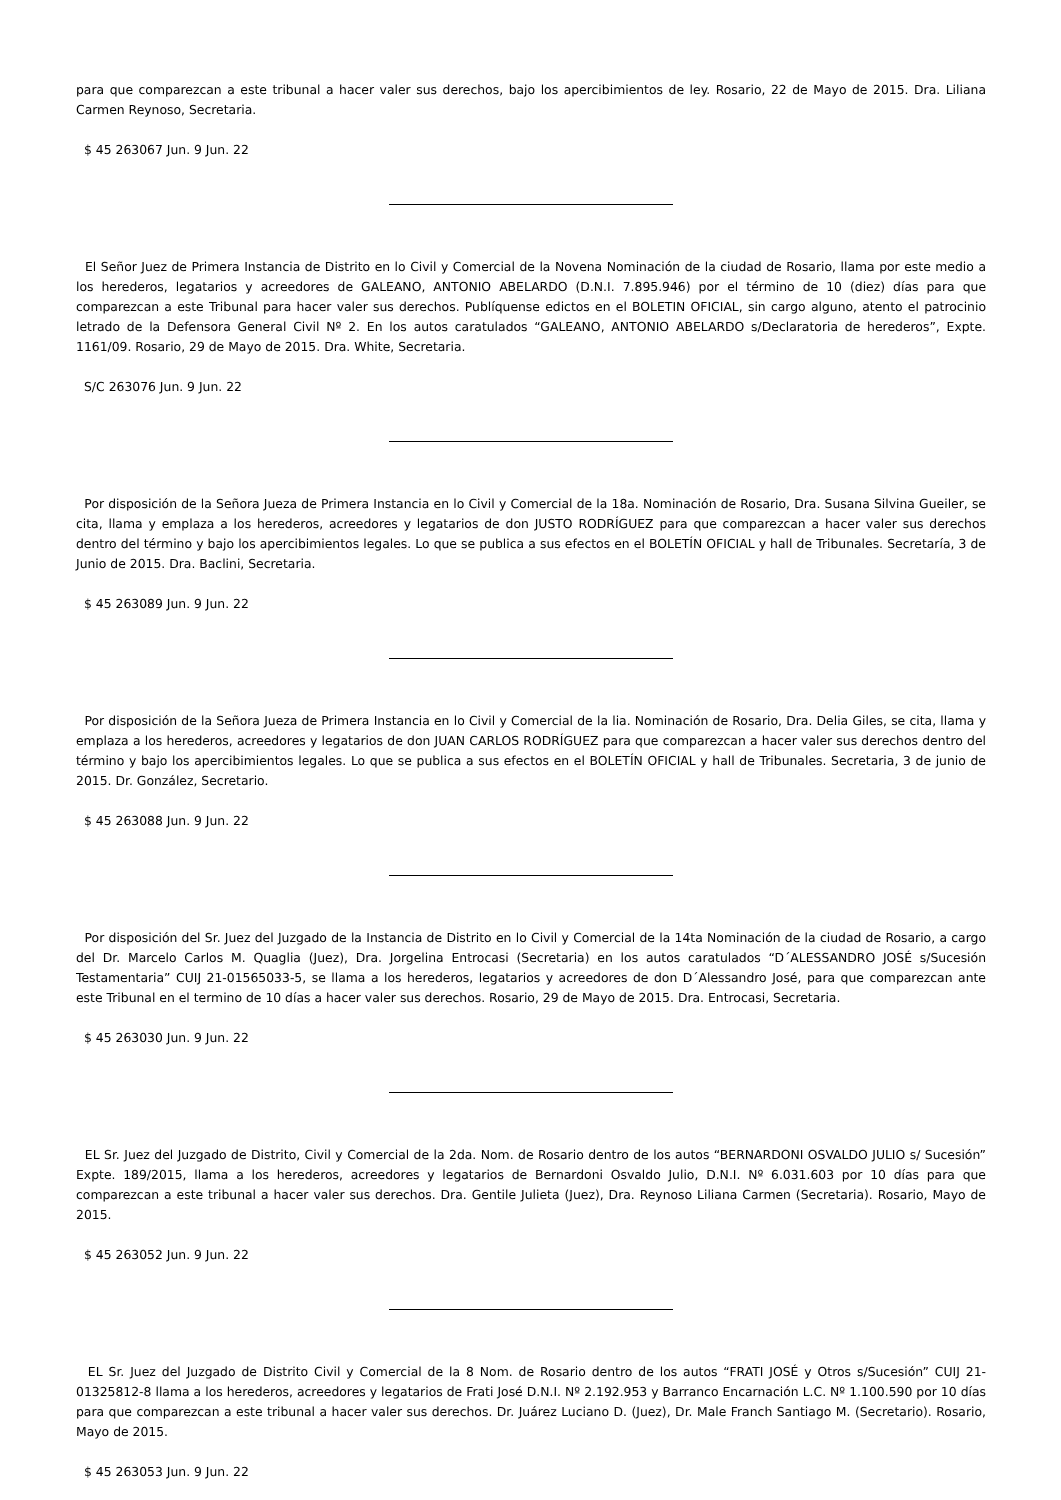para que comparezcan a este tribunal a hacer valer sus derechos, bajo los apercibimientos de ley. Rosario, 22 de Mayo de 2015. Dra. Liliana Carmen Reynoso, Secretaria.
$ 45 263067 Jun. 9 Jun. 22
El Señor Juez de Primera Instancia de Distrito en lo Civil y Comercial de la Novena Nominación de la ciudad de Rosario, llama por este medio a los herederos, legatarios y acreedores de GALEANO, ANTONIO ABELARDO (D.N.I. 7.895.946) por el término de 10 (diez) días para que comparezcan a este Tribunal para hacer valer sus derechos. Publíquense edictos en el BOLETIN OFICIAL, sin cargo alguno, atento el patrocinio letrado de la Defensora General Civil Nº 2. En los autos caratulados “GALEANO, ANTONIO ABELARDO s/Declaratoria de herederos”, Expte. 1161/09. Rosario, 29 de Mayo de 2015. Dra. White, Secretaria.
S/C 263076 Jun. 9 Jun. 22
Por disposición de la Señora Jueza de Primera Instancia en lo Civil y Comercial de la 18a. Nominación de Rosario, Dra. Susana Silvina Gueiler, se cita, llama y emplaza a los herederos, acreedores y legatarios de don JUSTO RODRÍGUEZ para que comparezcan a hacer valer sus derechos dentro del término y bajo los apercibimientos legales. Lo que se publica a sus efectos en el BOLETÍN OFICIAL y hall de Tribunales. Secretaría, 3 de Junio de 2015. Dra. Baclini, Secretaria.
$ 45 263089 Jun. 9 Jun. 22
Por disposición de la Señora Jueza de Primera Instancia en lo Civil y Comercial de la lia. Nominación de Rosario, Dra. Delia Giles, se cita, llama y emplaza a los herederos, acreedores y legatarios de don JUAN CARLOS RODRÍGUEZ para que comparezcan a hacer valer sus derechos dentro del término y bajo los apercibimientos legales. Lo que se publica a sus efectos en el BOLETÍN OFICIAL y hall de Tribunales. Secretaria, 3 de junio de 2015. Dr. González, Secretario.
$ 45 263088 Jun. 9 Jun. 22
Por disposición del Sr. Juez del Juzgado de la Instancia de Distrito en lo Civil y Comercial de la 14ta Nominación de la ciudad de Rosario, a cargo del Dr. Marcelo Carlos M. Quaglia (Juez), Dra. Jorgelina Entrocasi (Secretaria) en los autos caratulados “D´ALESSANDRO JOSÉ s/Sucesión Testamentaria” CUIJ 21-01565033-5, se llama a los herederos, legatarios y acreedores de don D´Alessandro José, para que comparezcan ante este Tribunal en el termino de 10 días a hacer valer sus derechos. Rosario, 29 de Mayo de 2015. Dra. Entrocasi, Secretaria.
$ 45 263030 Jun. 9 Jun. 22
EL Sr. Juez del Juzgado de Distrito, Civil y Comercial de la 2da. Nom. de Rosario dentro de los autos “BERNARDONI OSVALDO JULIO s/ Sucesión” Expte. 189/2015, llama a los herederos, acreedores y legatarios de Bernardoni Osvaldo Julio, D.N.I. Nº 6.031.603 por 10 días para que comparezcan a este tribunal a hacer valer sus derechos. Dra. Gentile Julieta (Juez), Dra. Reynoso Liliana Carmen (Secretaria). Rosario, Mayo de 2015.
$ 45 263052 Jun. 9 Jun. 22
EL Sr. Juez del Juzgado de Distrito Civil y Comercial de la 8 Nom. de Rosario dentro de los autos “FRATI JOSÉ y Otros s/Sucesión” CUIJ 21-01325812-8 llama a los herederos, acreedores y legatarios de Frati José D.N.I. Nº 2.192.953 y Barranco Encarnación L.C. Nº 1.100.590 por 10 días para que comparezcan a este tribunal a hacer valer sus derechos. Dr. Juárez Luciano D. (Juez), Dr. Male Franch Santiago M. (Secretario). Rosario, Mayo de 2015.
$ 45 263053 Jun. 9 Jun. 22